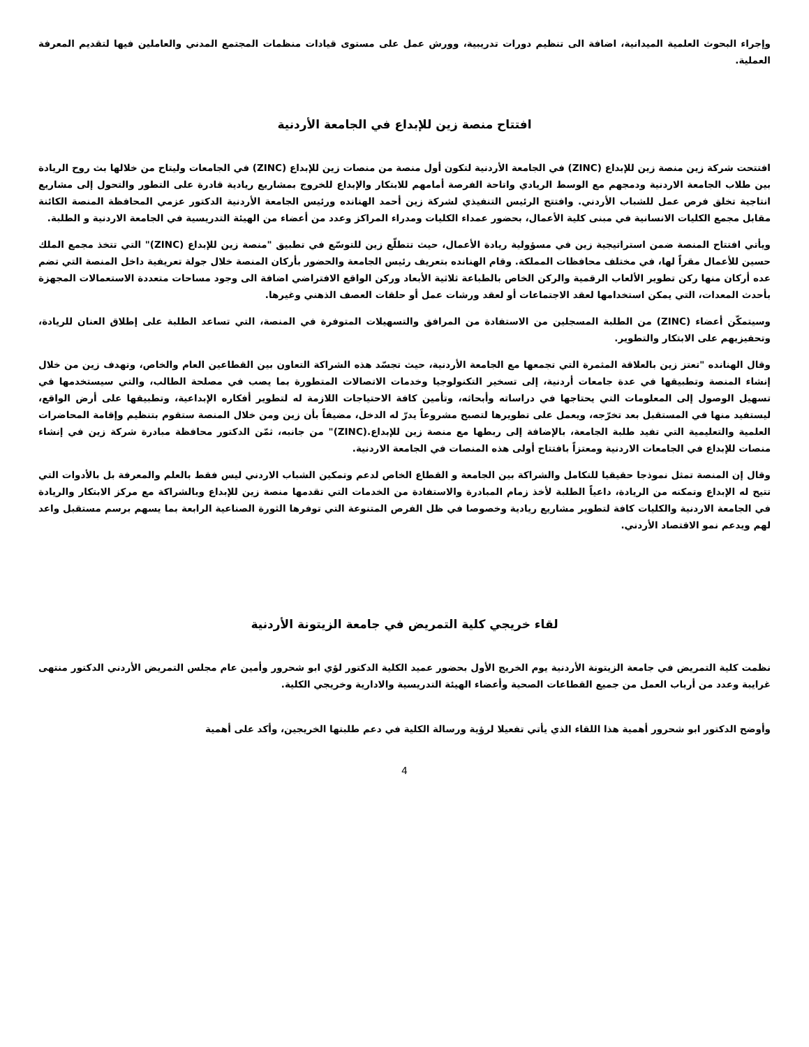وإجراء البحوث العلمية الميدانية، اضافة الى تنظيم دورات تدريبية، وورش عمل على مستوى قيادات منظمات المجتمع المدني والعاملين فيها لتقديم المعرفة العملية.
افتتاح منصة زين للإبداع في الجامعة الأردنية
افتتحت شركة زين منصة زين للإبداع (ZINC) في الجامعة الأردنية لتكون أول منصة من منصات زين للإبداع (ZINC) في الجامعات وليتاح من خلالها بث روح الريادة بين طلاب الجامعة الاردنية ودمجهم مع الوسط الريادي واتاحة الفرصة أمامهم للابتكار والإبداع للخروج بمشاريع ريادية قادرة على التطور والتحول إلى مشاريع انتاجية تخلق فرص عمل للشباب الأردني. وافتتح الرئيس التنفيذي لشركة زين أحمد الهنانده ورئيس الجامعة الأردنية الدكتور عزمي المحافظة المنصة الكائنة مقابل مجمع الكليات الانسانية في مبنى كلية الأعمال، بحضور عمداء الكليات ومدراء المراكز وعدد من أعضاء من الهيئة التدريسية في الجامعة الاردنية و الطلبة.
ويأتي افتتاح المنصة ضمن استراتيجية زين في مسؤولية ريادة الأعمال، حيث تتطلّع زين للتوسّع في تطبيق "منصة زين للإبداع (ZINC)" التي تتخذ مجمع الملك حسين للأعمال مقراً لها، في مختلف محافظات المملكة. وقام الهنانده بتعريف رئيس الجامعة والحضور بأركان المنصة خلال جولة تعريفية داخل المنصة التي تضم عده أركان منها ركن تطوير الألعاب الرقمية والركن الخاص بالطباعة ثلاثية الأبعاد وركن الواقع الافتراضي اضافة الى وجود مساحات متعددة الاستعمالات المجهزة بأحدث المعدات، التي يمكن استخدامها لعقد الاجتماعات أو لعقد ورشات عمل أو حلقات العصف الذهني وغيرها.
وسيتمكّن أعضاء (ZINC) من الطلبة المسجلين من الاستفادة من المرافق والتسهيلات المتوفرة في المنصة، التي تساعد الطلبة على إطلاق العنان للريادة، وتحفيزيهم على الابتكار والتطوير.
وقال الهنانده "تعتز زين بالعلاقة المثمرة التي تجمعها مع الجامعة الأردنية، حيث تجسّد هذه الشراكة التعاون بين القطاعين العام والخاص، وتهدف زين من خلال إنشاء المنصة وتطبيقها في عدة جامعات أردنية، إلى تسخير التكنولوجيا وخدمات الاتصالات المتطورة بما يصب في مصلحة الطالب، والتي سيستخدمها في تسهيل الوصول إلى المعلومات التي يحتاجها في دراساته وأبحاثه، وتأمين كافة الاحتياجات اللازمة له لتطوير أفكاره الإبداعية، وتطبيقها على أرض الواقع، ليستفيد منها في المستقبل بعد تخرّجه، ويعمل على تطويرها لتصبح مشروعاً يدرّ له الدخل، مضيفاً بأن زين ومن خلال المنصة ستقوم بتنظيم وإقامة المحاضرات العلمية والتعليمية التي تفيد طلبة الجامعة، بالإضافة إلى ربطها مع منصة زين للإبداع.(ZINC)" من جانبه، ثمّن الدكتور محافظة مبادرة شركة زين في إنشاء منصات للإبداع في الجامعات الاردنية ومعتزاً بافتتاح أولى هذه المنصات في الجامعة الاردنية.
وقال إن المنصة تمثل نموذجا حقيقيا للتكامل والشراكة بين الجامعة و القطاع الخاص لدعم وتمكين الشباب الاردني ليس فقط بالعلم والمعرفة بل بالأدوات التي تتيح له الإبداع وتمكنه من الريادة، داعياً الطلبة لأخذ زمام المبادرة والاستفادة من الخدمات التي تقدمها منصة زين للإبداع وبالشراكة مع مركز الابتكار والريادة في الجامعة الاردنية والكليات كافة لتطوير مشاريع ريادية وخصوصا في ظل الفرص المتنوعة التي توفرها الثورة الصناعية الرابعة بما يسهم برسم مستقبل واعد لهم ويدعم نمو الاقتصاد الأردني.
لقاء خريجي كلية التمريض في جامعة الزيتونة الأردنية
نظمت كلية التمريض في جامعة الزيتونة الأردنية يوم الخريج الأول بحضور عميد الكلية الدكتور لؤي ابو شحرور وأمين عام مجلس التمريض الأردني الدكتور منتهى غرايبة وعدد من أرباب العمل من جميع القطاعات الصحية وأعضاء الهيئة التدريسية والادارية وخريجي الكلية.
وأوضح الدكتور ابو شحرور أهمية هذا اللقاء الذي يأتي تفعيلا لرؤية ورسالة الكلية في دعم طلبتها الخريجين، وأكد على أهمية
4